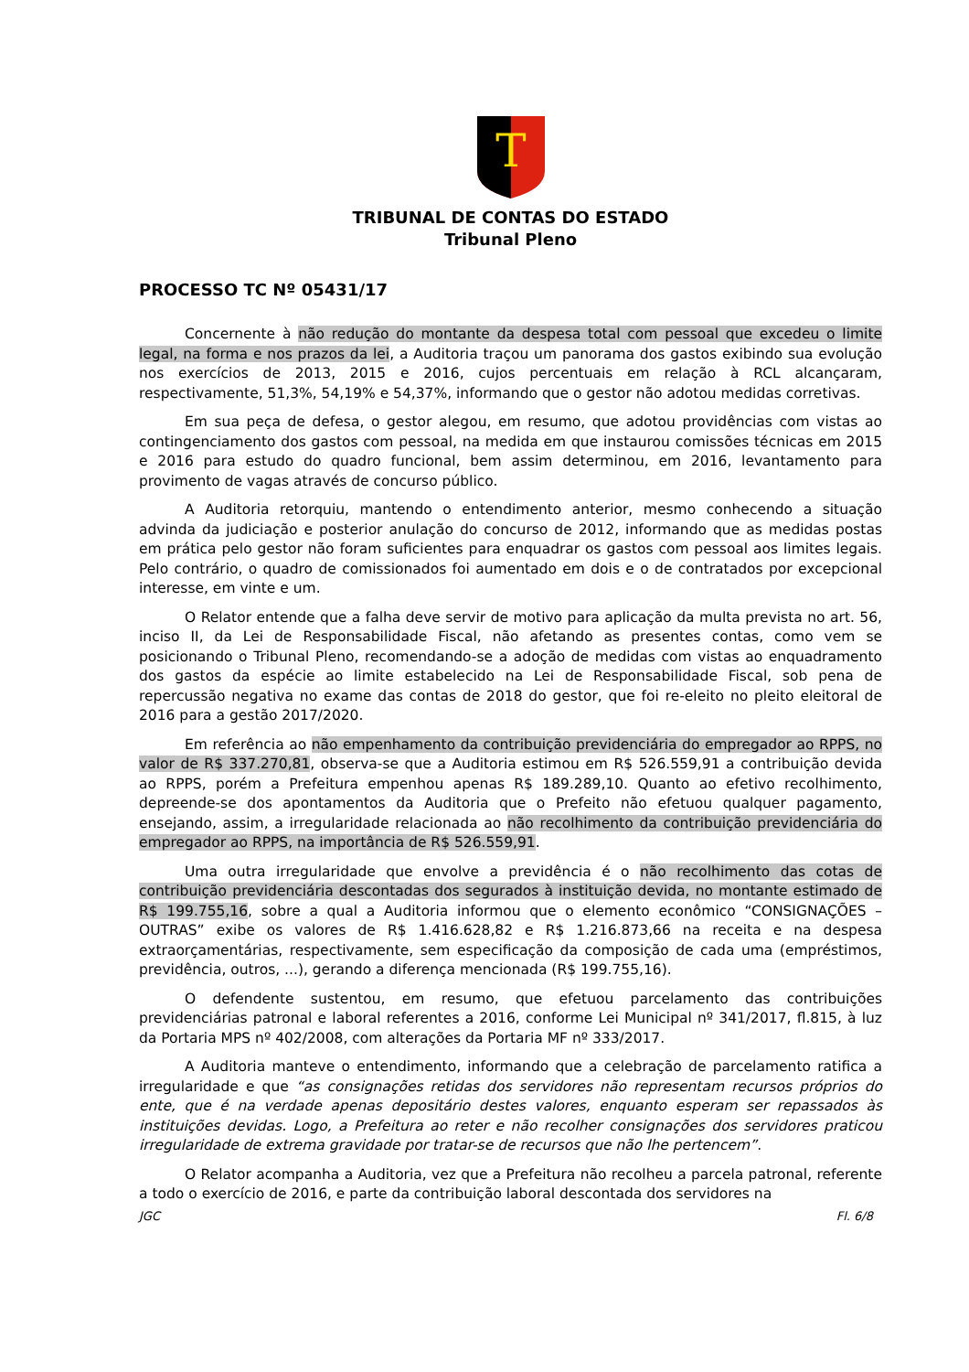T
TRIBUNAL DE CONTAS DO ESTADO
Tribunal Pleno
PROCESSO TC Nº 05431/17
Concernente à não redução do montante da despesa total com pessoal que excedeu o limite legal, na forma e nos prazos da lei, a Auditoria traçou um panorama dos gastos exibindo sua evolução nos exercícios de 2013, 2015 e 2016, cujos percentuais em relação à RCL alcançaram, respectivamente, 51,3%, 54,19% e 54,37%, informando que o gestor não adotou medidas corretivas.
Em sua peça de defesa, o gestor alegou, em resumo, que adotou providências com vistas ao contingenciamento dos gastos com pessoal, na medida em que instaurou comissões técnicas em 2015 e 2016 para estudo do quadro funcional, bem assim determinou, em 2016, levantamento para provimento de vagas através de concurso público.
A Auditoria retorquiu, mantendo o entendimento anterior, mesmo conhecendo a situação advinda da judiciação e posterior anulação do concurso de 2012, informando que as medidas postas em prática pelo gestor não foram suficientes para enquadrar os gastos com pessoal aos limites legais. Pelo contrário, o quadro de comissionados foi aumentado em dois e o de contratados por excepcional interesse, em vinte e um.
O Relator entende que a falha deve servir de motivo para aplicação da multa prevista no art. 56, inciso II, da Lei de Responsabilidade Fiscal, não afetando as presentes contas, como vem se posicionando o Tribunal Pleno, recomendando-se a adoção de medidas com vistas ao enquadramento dos gastos da espécie ao limite estabelecido na Lei de Responsabilidade Fiscal, sob pena de repercussão negativa no exame das contas de 2018 do gestor, que foi re-eleito no pleito eleitoral de 2016 para a gestão 2017/2020.
Em referência ao não empenhamento da contribuição previdenciária do empregador ao RPPS, no valor de R$ 337.270,81, observa-se que a Auditoria estimou em R$ 526.559,91 a contribuição devida ao RPPS, porém a Prefeitura empenhou apenas R$ 189.289,10. Quanto ao efetivo recolhimento, depreende-se dos apontamentos da Auditoria que o Prefeito não efetuou qualquer pagamento, ensejando, assim, a irregularidade relacionada ao não recolhimento da contribuição previdenciária do empregador ao RPPS, na importância de R$ 526.559,91.
Uma outra irregularidade que envolve a previdência é o não recolhimento das cotas de contribuição previdenciária descontadas dos segurados à instituição devida, no montante estimado de R$ 199.755,16, sobre a qual a Auditoria informou que o elemento econômico “CONSIGNAÇÕES – OUTRAS” exibe os valores de R$ 1.416.628,82 e R$ 1.216.873,66 na receita e na despesa extraorçamentárias, respectivamente, sem especificação da composição de cada uma (empréstimos, previdência, outros, ...), gerando a diferença mencionada (R$ 199.755,16).
O defendente sustentou, em resumo, que efetuou parcelamento das contribuições previdenciárias patronal e laboral referentes a 2016, conforme Lei Municipal nº 341/2017, fl.815, à luz da Portaria MPS nº 402/2008, com alterações da Portaria MF nº 333/2017.
A Auditoria manteve o entendimento, informando que a celebração de parcelamento ratifica a irregularidade e que “as consignações retidas dos servidores não representam recursos próprios do ente, que é na verdade apenas depositário destes valores, enquanto esperam ser repassados às instituições devidas. Logo, a Prefeitura ao reter e não recolher consignações dos servidores praticou irregularidade de extrema gravidade por tratar-se de recursos que não lhe pertencem”.
O Relator acompanha a Auditoria, vez que a Prefeitura não recolheu a parcela patronal, referente a todo o exercício de 2016, e parte da contribuição laboral descontada dos servidores na
JGC Fl. 6/8